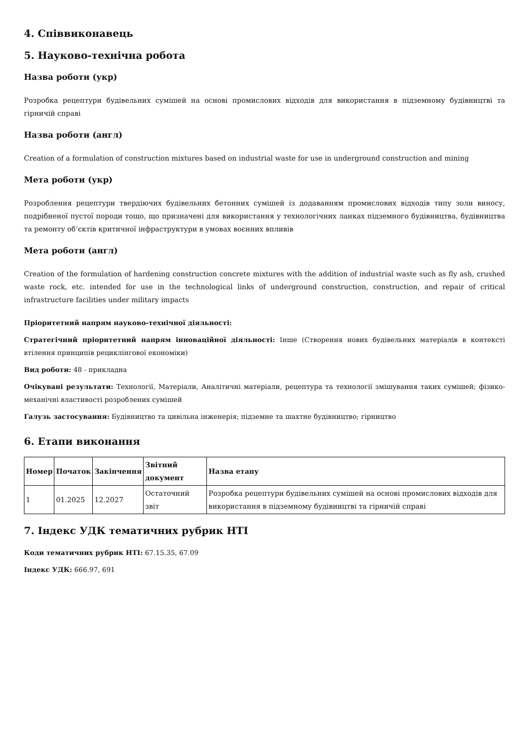4. Співвиконавець
5. Науково-технічна робота
Назва роботи (укр)
Розробка рецептури будівельних сумішей на основі промислових відходів для використання в підземному будівництві та гірничій справі
Назва роботи (англ)
Creation of a formulation of construction mixtures based on industrial waste for use in underground construction and mining
Мета роботи (укр)
Розроблення рецептури твердіючих будівельних бетонних сумішей із додаванням промислових відходів типу золи виносу, подрібненої пустої породи тощо, що призначені для використання у технологічних ланках підземного будівництва, будівництва та ремонту об’єктів критичної інфраструктури в умовах воєнних впливів
Мета роботи (англ)
Creation of the formulation of hardening construction concrete mixtures with the addition of industrial waste such as fly ash, crushed waste rock, etc. intended for use in the technological links of underground construction, construction, and repair of critical infrastructure facilities under military impacts
Пріоритетний напрям науково-технічної діяльності:
Стратегічний пріоритетний напрям інноваційної діяльності: Інше (Створення нових будівельних матеріалів в контексті втілення принципів рециклінгової економіки)
Вид роботи: 48 - прикладна
Очікувані результати: Технології, Матеріали, Аналітичні матеріали, рецептура та технології змішування таких сумішей; фізико-механічні властивості розроблених сумішей
Галузь застосування: Будівництво та цивільна інженерія; підземне та шахтне будівництво; гірництво
6. Етапи виконання
| Номер | Початок | Закінчення | Звітний документ | Назва етапу |
| --- | --- | --- | --- | --- |
| 1 | 01.2025 | 12.2027 | Остаточний звіт | Розробка рецептури будівельних сумішей на основі промислових відходів для використання в підземному будівництві та гірничій справі |
7. Індекс УДК тематичних рубрик НТІ
Коди тематичних рубрик НТІ: 67.15.35, 67.09
Індекс УДК: 666.97, 691